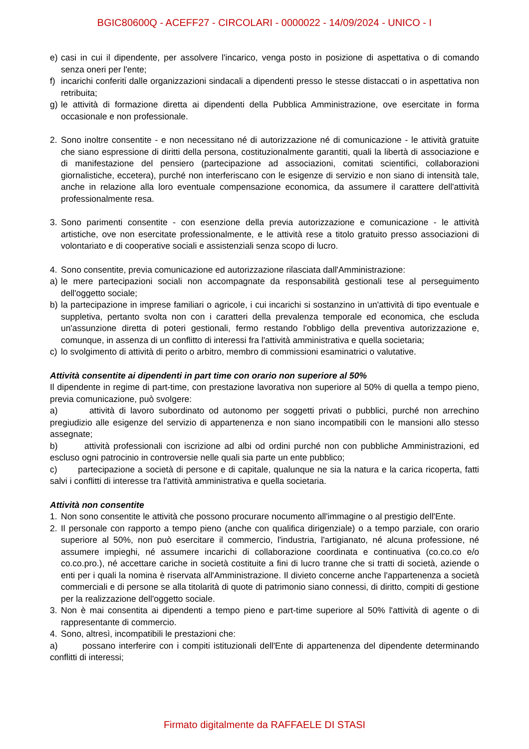BGIC80600Q - ACEFF27 - CIRCOLARI - 0000022 - 14/09/2024 - UNICO - I
e) casi in cui il dipendente, per assolvere l'incarico, venga posto in posizione di aspettativa o di comando senza oneri per l'ente;
f) incarichi conferiti dalle organizzazioni sindacali a dipendenti presso le stesse distaccati o in aspettativa non retribuita;
g) le attività di formazione diretta ai dipendenti della Pubblica Amministrazione, ove esercitate in forma occasionale e non professionale.
2. Sono inoltre consentite - e non necessitano né di autorizzazione né di comunicazione - le attività gratuite che siano espressione di diritti della persona, costituzionalmente garantiti, quali la libertà di associazione e di manifestazione del pensiero (partecipazione ad associazioni, comitati scientifici, collaborazioni giornalistiche, eccetera), purché non interferiscano con le esigenze di servizio e non siano di intensità tale, anche in relazione alla loro eventuale compensazione economica, da assumere il carattere dell'attività professionalmente resa.
3. Sono parimenti consentite - con esenzione della previa autorizzazione e comunicazione - le attività artistiche, ove non esercitate professionalmente, e le attività rese a titolo gratuito presso associazioni di volontariato e di cooperative sociali e assistenziali senza scopo di lucro.
4. Sono consentite, previa comunicazione ed autorizzazione rilasciata dall'Amministrazione:
a) le mere partecipazioni sociali non accompagnate da responsabilità gestionali tese al perseguimento dell'oggetto sociale;
b) la partecipazione in imprese familiari o agricole, i cui incarichi si sostanzino in un'attività di tipo eventuale e suppletiva, pertanto svolta non con i caratteri della prevalenza temporale ed economica, che escluda un'assunzione diretta di poteri gestionali, fermo restando l'obbligo della preventiva autorizzazione e, comunque, in assenza di un conflitto di interessi fra l'attività amministrativa e quella societaria;
c) lo svolgimento di attività di perito o arbitro, membro di commissioni esaminatrici o valutative.
Attività consentite ai dipendenti in part time con orario non superiore al 50%
Il dipendente in regime di part-time, con prestazione lavorativa non superiore al 50% di quella a tempo pieno, previa comunicazione, può svolgere:
a) attività di lavoro subordinato od autonomo per soggetti privati o pubblici, purché non arrechino pregiudizio alle esigenze del servizio di appartenenza e non siano incompatibili con le mansioni allo stesso assegnate;
b) attività professionali con iscrizione ad albi od ordini purché non con pubbliche Amministrazioni, ed escluso ogni patrocinio in controversie nelle quali sia parte un ente pubblico;
c) partecipazione a società di persone e di capitale, qualunque ne sia la natura e la carica ricoperta, fatti salvi i conflitti di interesse tra l'attività amministrativa e quella societaria.
Attività non consentite
1. Non sono consentite le attività che possono procurare nocumento all'immagine o al prestigio dell'Ente.
2. Il personale con rapporto a tempo pieno (anche con qualifica dirigenziale) o a tempo parziale, con orario superiore al 50%, non può esercitare il commercio, l'industria, l'artigianato, né alcuna professione, né assumere impieghi, né assumere incarichi di collaborazione coordinata e continuativa (co.co.co e/o co.co.pro.), né accettare cariche in società costituite a fini di lucro tranne che si tratti di società, aziende o enti per i quali la nomina è riservata all'Amministrazione. Il divieto concerne anche l'appartenenza a società commerciali e di persone se alla titolarità di quote di patrimonio siano connessi, di diritto, compiti di gestione per la realizzazione dell'oggetto sociale.
3. Non è mai consentita ai dipendenti a tempo pieno e part-time superiore al 50% l'attività di agente o di rappresentante di commercio.
4. Sono, altresì, incompatibili le prestazioni che:
a) possano interferire con i compiti istituzionali dell'Ente di appartenenza del dipendente determinando conflitti di interessi;
Firmato digitalmente da RAFFAELE DI STASI